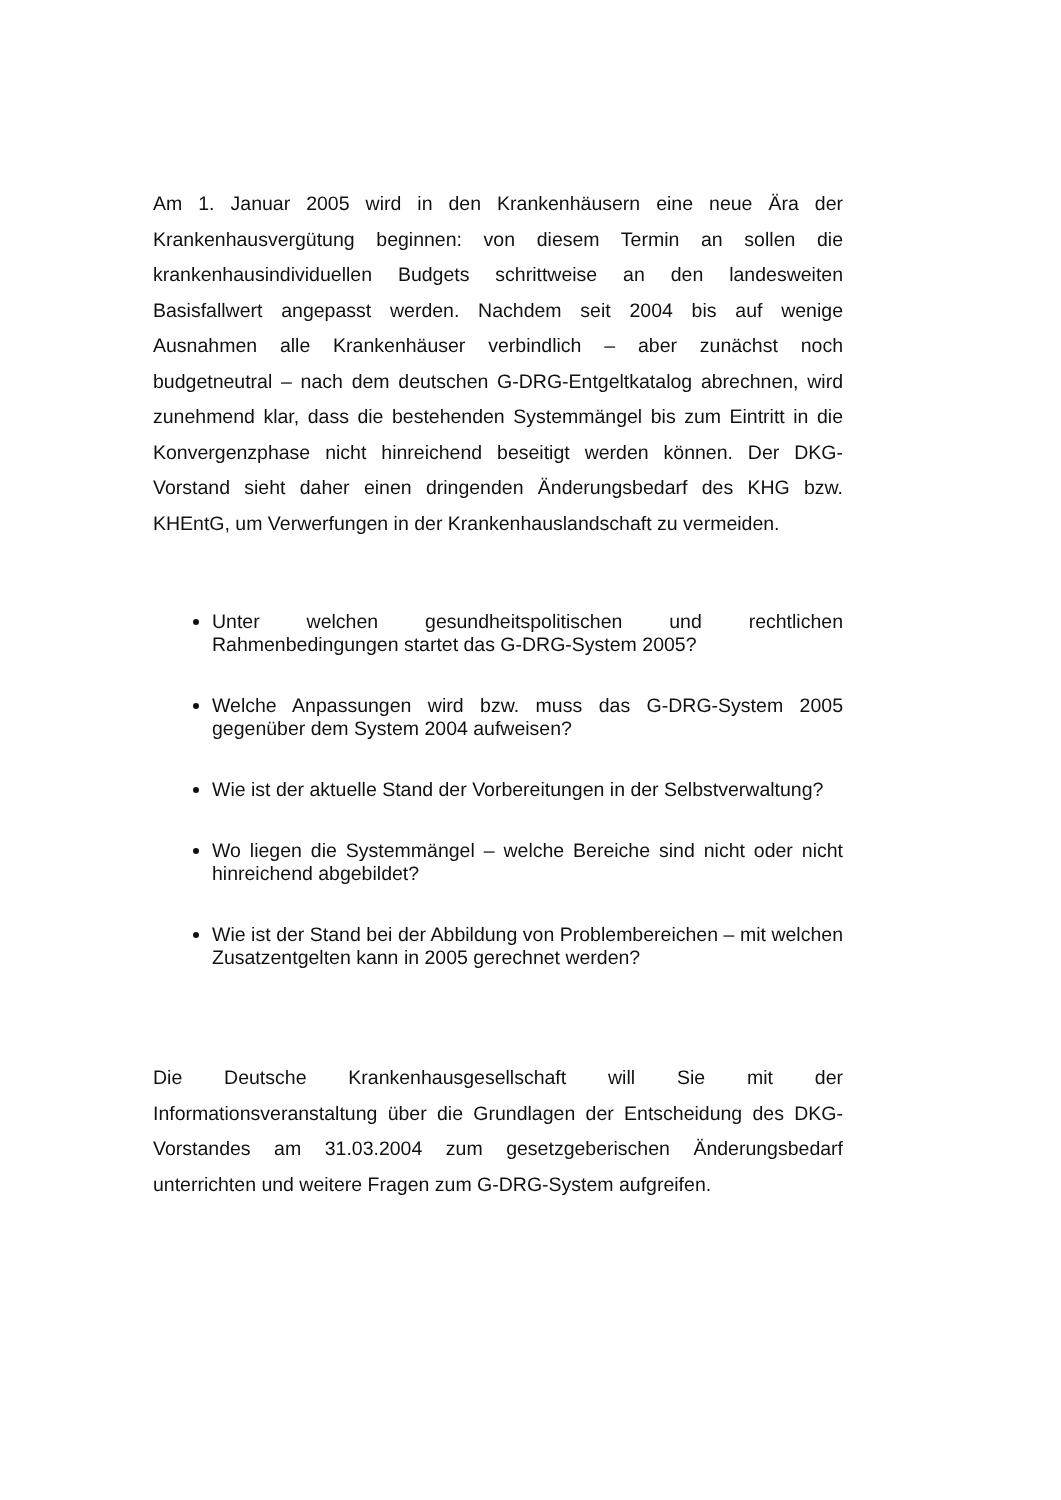Am 1. Januar 2005 wird in den Krankenhäusern eine neue Ära der Krankenhausvergütung beginnen: von diesem Termin an sollen die krankenhausindividuellen Budgets schrittweise an den landesweiten Basisfallwert angepasst werden. Nachdem seit 2004 bis auf wenige Ausnahmen alle Krankenhäuser verbindlich – aber zunächst noch budgetneutral – nach dem deutschen G-DRG-Entgeltkatalog abrechnen, wird zunehmend klar, dass die bestehenden Systemmängel bis zum Eintritt in die Konvergenzphase nicht hinreichend beseitigt werden können. Der DKG-Vorstand sieht daher einen dringenden Änderungsbedarf des KHG bzw. KHEntG, um Verwerfungen in der Krankenhauslandschaft zu vermeiden.
Unter welchen gesundheitspolitischen und rechtlichen Rahmenbedingungen startet das G-DRG-System 2005?
Welche Anpassungen wird bzw. muss das G-DRG-System 2005 gegenüber dem System 2004 aufweisen?
Wie ist der aktuelle Stand der Vorbereitungen in der Selbstverwaltung?
Wo liegen die Systemmängel – welche Bereiche sind nicht oder nicht hinreichend abgebildet?
Wie ist der Stand bei der Abbildung von Problembereichen – mit welchen Zusatzentgelten kann in 2005 gerechnet werden?
Die Deutsche Krankenhausgesellschaft will Sie mit der Informationsveranstaltung über die Grundlagen der Entscheidung des DKG-Vorstandes am 31.03.2004 zum gesetzgeberischen Änderungsbedarf unterrichten und weitere Fragen zum G-DRG-System aufgreifen.